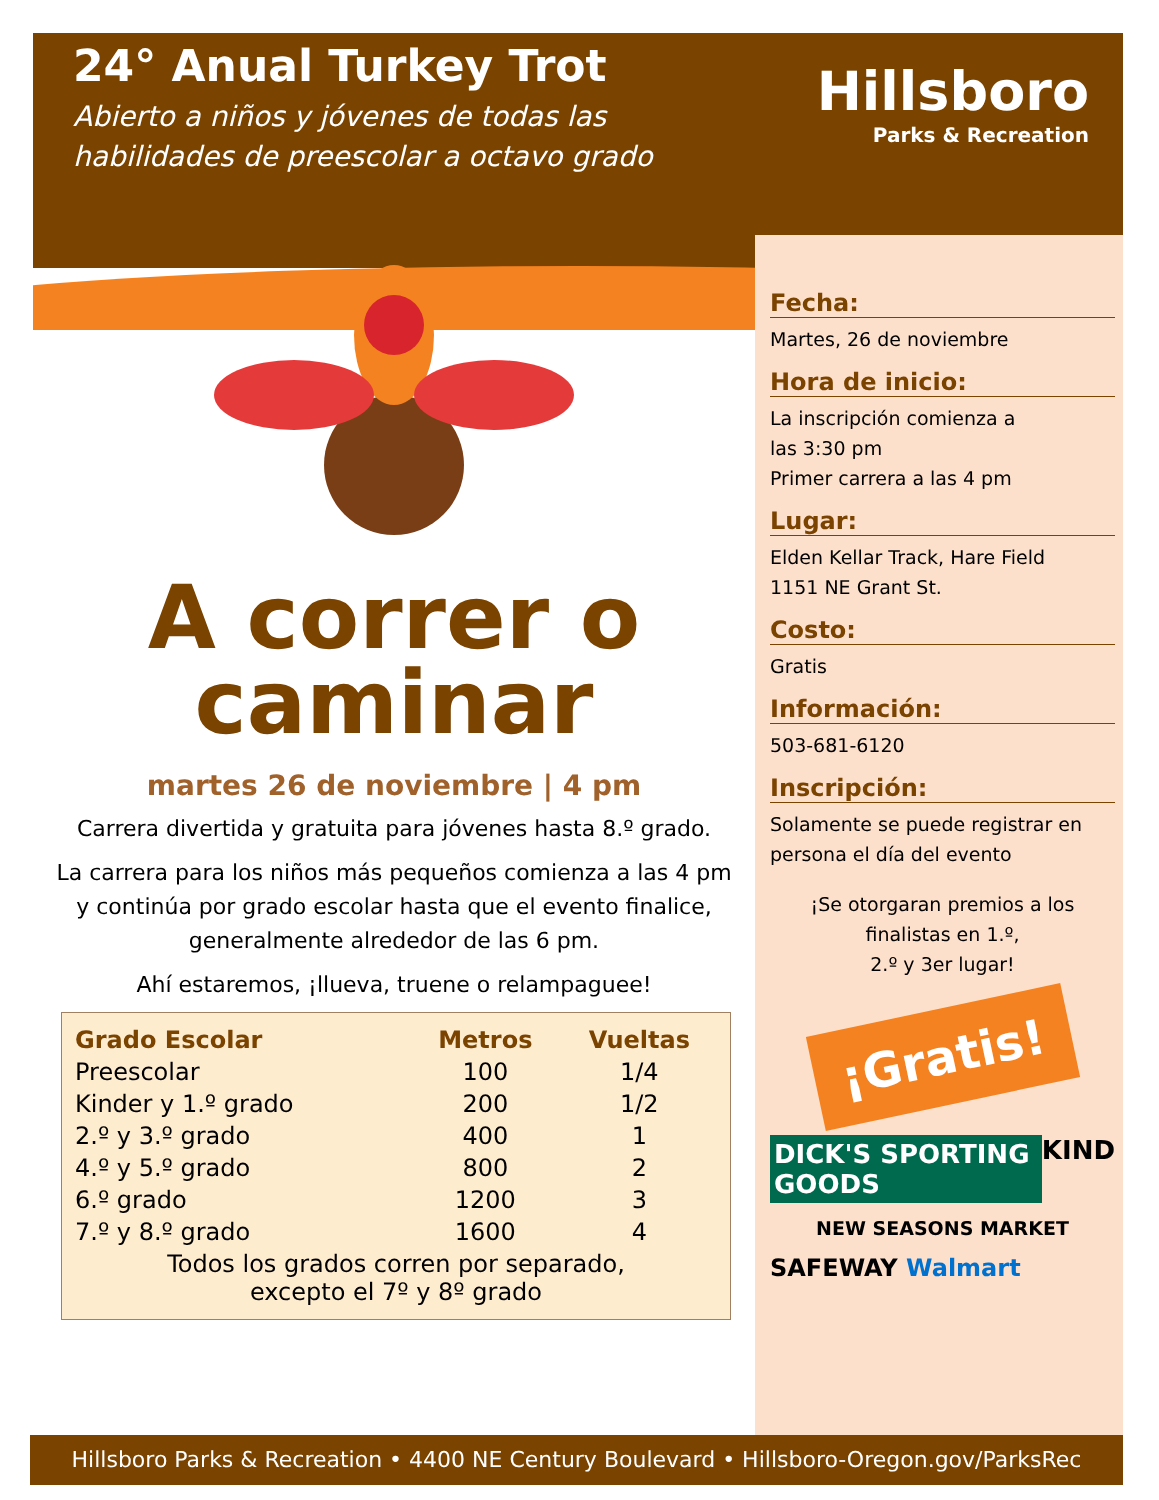24° Anual Turkey Trot
Abierto a niños y jóvenes de todas las habilidades de preescolar a octavo grado
Hillsboro
Parks & Recreation
A correr o
caminar
martes 26 de noviembre | 4 pm
Carrera divertida y gratuita para jóvenes hasta 8.º grado.
La carrera para los niños más pequeños comienza a las 4 pm y continúa por grado escolar hasta que el evento finalice, generalmente alrededor de las 6 pm.
Ahí estaremos, ¡llueva, truene o relampaguee!
| Grado Escolar | Metros | Vueltas |
| --- | --- | --- |
| Preescolar | 100 | 1/4 |
| Kinder y 1.º grado | 200 | 1/2 |
| 2.º y 3.º grado | 400 | 1 |
| 4.º y 5.º grado | 800 | 2 |
| 6.º grado | 1200 | 3 |
| 7.º y 8.º grado | 1600 | 4 |
| Todos los grados corren por separado, excepto el 7º y 8º grado | | |
Fecha:
Martes, 26 de noviembre
Hora de inicio:
La inscripción comienza a
las 3:30 pm
Primer carrera a las 4 pm
Lugar:
Elden Kellar Track, Hare Field
1151 NE Grant St.
Costo:
Gratis
Información:
503-681-6120
Inscripción:
Solamente se puede registrar en persona el día del evento
¡Se otorgaran premios a los finalistas en 1.º,
2.º y 3er lugar!
¡Gratis!
DICK'S SPORTING GOODS KIND
NEW SEASONS MARKET
SAFEWAY Walmart
Hillsboro Parks & Recreation • 4400 NE Century Boulevard • Hillsboro-Oregon.gov/ParksRec